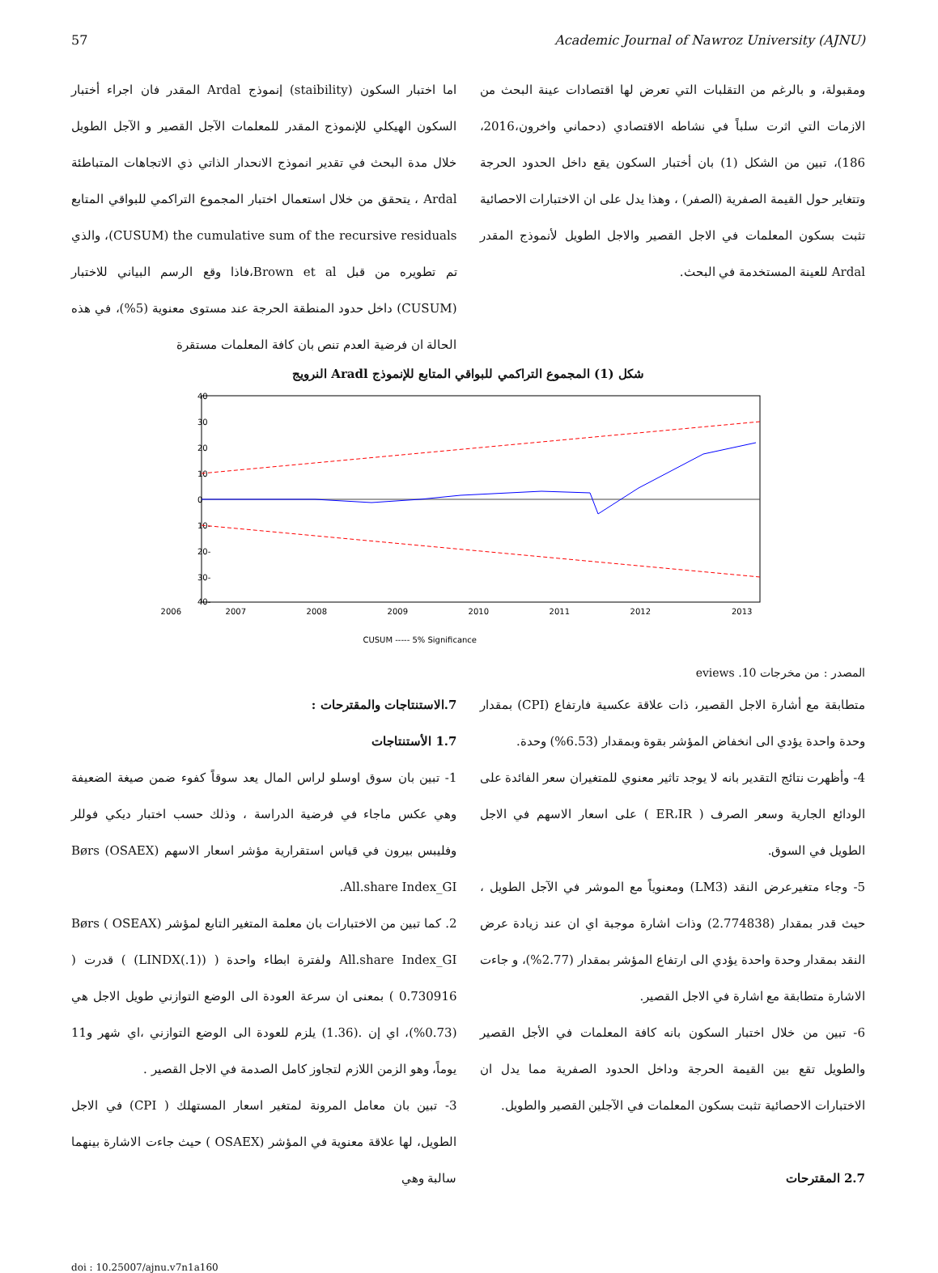57 Academic Journal of Nawroz University (AJNU)
اما اختبار السكون (staibility) إنموذج Ardal المقدر فان اجراء أختبار السكون الهيكلي للإنموذج المقدر للمعلمات الآجل القصير و الآجل الطويل خلال مدة البحث في تقدير انموذج الانحدار الذاتي ذي الاتجاهات المتباطئة Ardal ، يتحقق من خلال استعمال اختبار المجموع التراكمي للبواقي المتابع CUSUM) the cumulative sum of the recursive residuals)، والذي تم تطويره من قبل Brown et al،فاذا وقع الرسم البياني للاختبار (CUSUM) داخل حدود المنطقة الحرجة عند مستوى معنوية (5%)، في هذه الحالة ان فرضية العدم تنص بان كافة المعلمات مستقرة
ومقبولة، و بالرغم من التقلبات التي تعرض لها اقتصادات عينة البحث من الازمات التي اثرت سلباً في نشاطه الاقتصادي (دحماني واخرون،2016، 186)، تبين من الشكل (1) بان أختبار السكون يقع داخل الحدود الحرجة وتتغاير حول القيمة الصفرية (الصفر) ، وهذا يدل على ان الاختبارات الاحصائية تثبت بسكون المعلمات في الاجل القصير والاجل الطويل لأنموذج المقدر Ardal للعينة المستخدمة في البحث.
شكل (1) المجموع التراكمي للبواقي المتابع للإنموذج Aradl النرويج
40
30
20
10
0
-10
-20
-30
-40
2006
2007
2008
2009
2010
2011
2012
2013
CUSUM ----- 5% Significance
المصدر : من مخرجات eviews .10
7.الاستنتاجات والمقترحات :
1.7 الأستنتاجات
1- تبين بان سوق اوسلو لراس المال يعد سوقاً كفوء ضمن صيغة الضعيفة وهي عكس ماجاء في فرضية الدراسة ، وذلك حسب اختبار ديكي فوللر وفليبس بيرون في قياس استقرارية مؤشر اسعار الاسهم (OSAEX) Børs All.share Index_GI.
2. كما تبين من الاختبارات بان معلمة المتغير التابع لمؤشر (OSEAX ) Børs All.share Index_GI ولفترة ابطاء واحدة ( (LINDX(.1)) ) قدرت ( 0.730916 ) بمعنى ان سرعة العودة الى الوضع التوازني طويل الاجل هي (0.73%)، اي إن .(1.36) يلزم للعودة الى الوضع التوازني ،اي شهر و11 يوماً، وهو الزمن اللازم لتجاوز كامل الصدمة في الاجل القصير .
3- تبين بان معامل المرونة لمتغير اسعار المستهلك ( CPI) في الاجل الطويل، لها علاقة معنوية في المؤشر (OSAEX ) حيث جاءت الاشارة بينهما سالبة وهي
متطابقة مع أشارة الاجل القصير، ذات علاقة عكسية فارتفاع (CPI) بمقدار وحدة واحدة يؤدي الى انخفاض المؤشر بقوة وبمقدار (6.53%) وحدة.
4- وأظهرت نتائج التقدير بانه لا يوجد تاثير معنوي للمتغيران سعر الفائدة على الودائع الجارية وسعر الصرف ( ER،IR ) على اسعار الاسهم في الاجل الطويل في السوق.
5- وجاء متغيرعرض النقد (LM3) ومعنوياً مع الموشر في الآجل الطويل ، حيث قدر بمقدار (2.774838) وذات اشارة موجبة اي ان عند زيادة عرض النقد بمقدار وحدة واحدة يؤدي الى ارتفاع المؤشر بمقدار (2.77%)، و جاءت الاشارة متطابقة مع اشارة في الاجل القصير.
6- تبين من خلال اختبار السكون بانه كافة المعلمات في الأجل القصير والطويل تقع بين القيمة الحرجة وداخل الحدود الصفرية مما يدل ان الاختبارات الاحصائية تثبت بسكون المعلمات في الآجلين القصير والطويل.
2.7 المقترحات
doi : 10.25007/ajnu.v7n1a160